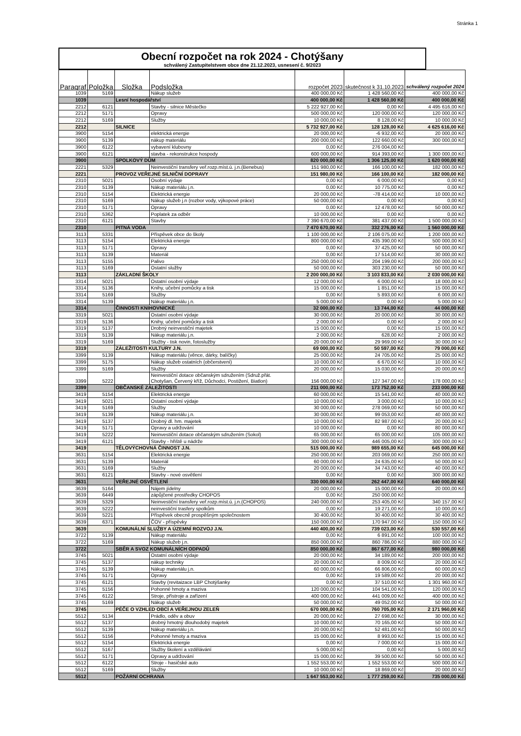Stránka 1
Obecní rozpočet na rok 2024 - Chotýšany
schválený Zastupitelstvem obce dne 21.12.2023, usnesení č. 9/2023
| Paragraf | Položka | Složka | Podsložka | rozpočet 2023 | skutečnost k 31.10.2023 | schválený rozpočet 2024 |
| --- | --- | --- | --- | --- | --- | --- |
| 1039 | 5169 | | Nákup služeb | 400 000,00 Kč | 1 428 560,00 Kč | 400 000,00 Kč |
| 1039 | | Lesní hospodářství | | 400 000,00 Kč | 1 428 560,00 Kč | 400 000,00 Kč |
| 2212 | 6121 | | Stavby - silnice Městečko | 5 222 927,00 Kč | 0,00 Kč | 4 495 616,00 Kč |
| 2212 | 5171 | | Opravy | 500 000,00 Kč | 120 000,00 Kč | 120 000,00 Kč |
| 2212 | 5169 | | Služby | 10 000,00 Kč | 8 128,00 Kč | 10 000,00 Kč |
| 2212 | | SILNICE | | 5 732 927,00 Kč | 128 128,00 Kč | 4 625 616,00 Kč |
| 3900 | 5154 | | elektrická energie | 20 000,00 Kč | -6 932,00 Kč | 20 000,00 Kč |
| 3900 | 5139 | | nákup materiálu | 200 000,00 Kč | 122 660,00 Kč | 300 000,00 Kč |
| 3900 | 6122 | | vybavení klubovny | 0,00 Kč | 276 004,00 Kč | |
| 3900 | 6121 | | stavba - rekonstrukce hospody | 600 000,00 Kč | 914 393,00 Kč | 1 300 000,00 Kč |
| 3900 | | SPOLKOVÝ DŮM | | 820 000,00 Kč | 1 306 125,00 Kč | 1 620 000,00 Kč |
| 2221 | 5329 | | Neinvestiční transfery veř.rozp.míst.ú. j.n.(Benebus) | 151 980,00 Kč | 166 100,00 Kč | 182 000,00 Kč |
| 2221 | | PROVOZ VEŘEJNÉ SILNIČNÍ DOPRAVY | | 151 980,00 Kč | 166 100,00 Kč | 182 000,00 Kč |
| 2310 | 5021 | | Osobní výdaje | 0,00 Kč | 6 000,00 Kč | 0,00 Kč |
| 2310 | 5139 | | Nákup materiálu j.n. | 0,00 Kč | 10 775,00 Kč | 0,00 Kč |
| 2310 | 5154 | | Elektrická energie | 20 000,00 Kč | -78 414,00 Kč | 10 000,00 Kč |
| 2310 | 5169 | | Nákup služeb j.n (rozbor vody, výkopové práce) | 50 000,00 Kč | 0,00 Kč | 0,00 Kč |
| 2310 | 5171 | | Opravy | 0,00 Kč | 12 478,00 Kč | 50 000,00 Kč |
| 2310 | 5362 | | Poplatek za odběr | 10 000,00 Kč | 0,00 Kč | 0,00 Kč |
| 2310 | 6121 | | Stavby | 7 390 670,00 Kč | 381 437,00 Kč | 1 500 000,00 Kč |
| 2310 | | PITNÁ VODA | | 7 470 670,00 Kč | 332 276,00 Kč | 1 560 000,00 Kč |
| 3113 | 5331 | | Příspěvek obce do školy | 1 100 000,00 Kč | 2 106 075,00 Kč | 1 200 000,00 Kč |
| 3113 | 5154 | | Elektrická energie | 800 000,00 Kč | 435 390,00 Kč | 500 000,00 Kč |
| 3113 | 5171 | | Opravy | 0,00 Kč | 37 425,00 Kč | 50 000,00 Kč |
| 3113 | 5139 | | Materiál | 0,00 Kč | 17 514,00 Kč | 30 000,00 Kč |
| 3113 | 5155 | | Palivo | 250 000,00 Kč | 204 199,00 Kč | 200 000,00 Kč |
| 3113 | 5169 | | Ostatní služby | 50 000,00 Kč | 303 230,00 Kč | 50 000,00 Kč |
| 3113 | | ZÁKLADNÍ ŠKOLY | | 2 200 000,00 Kč | 3 103 833,00 Kč | 2 030 000,00 Kč |
| 3314 | 5021 | | Ostatní osobní výdaje | 12 000,00 Kč | 6 000,00 Kč | 18 000,00 Kč |
| 3314 | 5136 | | Knihy, učební pomůcky a tisk | 15 000,00 Kč | 1 851,00 Kč | 15 000,00 Kč |
| 3314 | 5169 | | Služby | 0,00 Kč | 5 893,00 Kč | 6 000,00 Kč |
| 3314 | 5139 | | Nákup materiálu j.n. | 5 000,00 Kč | 0,00 Kč | 5 000,00 Kč |
| 3314 | | ČINNOSTI KNIHOVNICKÉ | | 32 000,00 Kč | 13 744,00 Kč | 44 000,00 Kč |
| 3319 | 5021 | | Ostatní osobní výdaje | 30 000,00 Kč | 20 000,00 Kč | 30 000,00 Kč |
| 3319 | 5136 | | Knihy, učební pomůcky a tisk | 2 000,00 Kč | 0,00 Kč | 2 000,00 Kč |
| 3319 | 5137 | | Drobný neinvestiční majetek | 15 000,00 Kč | 0,00 Kč | 15 000,00 Kč |
| 3319 | 5139 | | Nákup materiálu j.n. | 2 000,00 Kč | 628,00 Kč | 2 000,00 Kč |
| 3319 | 5169 | | Služby - tisk novin, fotoslužby | 20 000,00 Kč | 29 969,00 Kč | 30 000,00 Kč |
| 3319 | | ZÁLEŽITOSTI KULTURY J.N. | | 69 000,00 Kč | 50 597,00 Kč | 79 000,00 Kč |
| 3399 | 5139 | | Nákup materiálu (věnce, dárky, balíčky) | 25 000,00 Kč | 24 705,00 Kč | 25 000,00 Kč |
| 3399 | 5175 | | Nákup služeb ostatních (občerstvení) | 10 000,00 Kč | 6 670,00 Kč | 10 000,00 Kč |
| 3399 | 5169 | | Služby | 20 000,00 Kč | 15 030,00 Kč | 20 000,00 Kč |
| 3399 | 5222 | | Neinvestiční dotace občanským sdružením (Sdruž.přát. Chotyšan, Červený kříž, Důchodci, Postižení, Biatlon) | 156 000,00 Kč | 127 347,00 Kč | 178 000,00 Kč |
| 3399 | | OBČANSKÉ ZÁLEŽITOSTI | | 211 000,00 Kč | 173 752,00 Kč | 233 000,00 Kč |
| 3419 | 5154 | | Elektrická energie | 60 000,00 Kč | 15 541,00 Kč | 40 000,00 Kč |
| 3419 | 5021 | | Ostatní osobní výdaje | 10 000,00 Kč | 3 000,00 Kč | 10 000,00 Kč |
| 3419 | 5169 | | Služby | 30 000,00 Kč | 278 069,00 Kč | 50 000,00 Kč |
| 3419 | 5139 | | Nákup materiálu j.n. | 30 000,00 Kč | 99 053,00 Kč | 40 000,00 Kč |
| 3419 | 5137 | | Drobný dl. hm. majetek | 10 000,00 Kč | 82 987,00 Kč | 20 000,00 Kč |
| 3419 | 5171 | | Opravy a udržování | 10 000,00 Kč | 0,00 Kč | 80 000,00 Kč |
| 3419 | 5222 | | Neinvestiční dotace občanským sdružením (Sokol) | 65 000,00 Kč | 65 000,00 Kč | 105 000,00 Kč |
| 3419 | 6121 | | Stavby - hřiště u nádrže | 300 000,00 Kč | 446 005,00 Kč | 300 000,00 Kč |
| 3419 | | TĚLOVÝCHOVNÁ ČINNOST J.N. | | 515 000,00 Kč | 989 655,00 Kč | 645 000,00 Kč |
| 3631 | 5154 | | Elektrická energie | 250 000,00 Kč | 203 069,00 Kč | 250 000,00 Kč |
| 3631 | 5139 | | Materiál | 60 000,00 Kč | 24 635,00 Kč | 50 000,00 Kč |
| 3631 | 5169 | | Služby | 20 000,00 Kč | 34 743,00 Kč | 40 000,00 Kč |
| 3631 | 6121 | | Stavby - nové osvětlení | 0,00 Kč | 0,00 Kč | 300 000,00 Kč |
| 3631 | | VEŘEJNÉ OSVĚTLENÍ | | 330 000,00 Kč | 262 447,00 Kč | 640 000,00 Kč |
| 3639 | 5164 | | Nájem jídelny | 20 000,00 Kč | 15 000,00 Kč | 20 000,00 Kč |
| 3639 | 6449 | | zápůjčené prostředky CHOPOS | 0,00 Kč | 250 000,00 Kč | |
| 3639 | 5329 | | Neinvestiční transfery veř.rozp.míst.ú. j.n.(CHOPOS) | 240 000,00 Kč | 253 405,00 Kč | 340 157,00 Kč |
| 3639 | 5222 | | neinvestiční trasfery spolkům | 0,00 Kč | 19 271,00 Kč | 10 000,00 Kč |
| 3639 | 5221 | | Příspěvek obecně prospěšným společnostem | 30 400,00 Kč | 30 400,00 Kč | 30 400,00 Kč |
| 3639 | 6371 | | ČOV - příspěvky | 150 000,00 Kč | 170 947,00 Kč | 150 000,00 Kč |
| 3639 | | KOMUNÁLNÍ SLUŽBY A ÚZEMNÍ ROZVOJ J.N. | | 440 400,00 Kč | 739 023,00 Kč | 530 557,00 Kč |
| 3722 | 5139 | | Nákup materiálu | 0,00 Kč | 6 891,00 Kč | 100 000,00 Kč |
| 3722 | 5169 | | Nákup služeb j.n. | 850 000,00 Kč | 860 786,00 Kč | 880 000,00 Kč |
| 3722 | | SBĚR A SVOZ KOMUNÁLNÍCH ODPADŮ | | 850 000,00 Kč | 867 677,00 Kč | 980 000,00 Kč |
| 3745 | 5021 | | Ostatní osobní výdaje | 20 000,00 Kč | 34 189,00 Kč | 200 000,00 Kč |
| 3745 | 5137 | | nákup techniky | 20 000,00 Kč | 8 009,00 Kč | 20 000,00 Kč |
| 3745 | 5139 | | Nákup materiálu j.n. | 60 000,00 Kč | 66 806,00 Kč | 60 000,00 Kč |
| 3745 | 5171 | | Opravy | 0,00 Kč | 19 589,00 Kč | 20 000,00 Kč |
| 3745 | 6121 | | Stavby (revitaizace LBP Chotýšanky | 0,00 Kč | 37 510,00 Kč | 1 301 960,00 Kč |
| 3745 | 5156 | | Pohonné hmoty a maziva | 120 000,00 Kč | 104 541,00 Kč | 120 000,00 Kč |
| 3745 | 6122 | | Stroje, přístroje a zařízení | 400 000,00 Kč | 441 009,00 Kč | 400 000,00 Kč |
| 3745 | 5169 | | Nákup služeb | 50 000,00 Kč | 49 052,00 Kč | 50 000,00 Kč |
| 3745 | | PÉČE O VZHLED OBCÍ A VEŘEJNOU ZELEŇ | | 670 000,00 Kč | 760 705,00 Kč | 2 171 960,00 Kč |
| 5512 | 5134 | | Prádlo, oděv a obuv | 20 000,00 Kč | 27 698,00 Kč | 30 000,00 Kč |
| 5512 | 5137 | | drobný hmotný dlouhodobý majetek | 10 000,00 Kč | 70 165,00 Kč | 50 000,00 Kč |
| 5512 | 5139 | | Nákup materiálu j.n. | 20 000,00 Kč | 52 481,00 Kč | 50 000,00 Kč |
| 5512 | 5156 | | Pohonné hmoty a maziva | 15 000,00 Kč | 8 993,00 Kč | 15 000,00 Kč |
| 5512 | 5154 | | Elektrická energie | 0,00 Kč | 7 000,00 Kč | 15 000,00 Kč |
| 5512 | 5167 | | Služby školení a vzdělávání | 5 000,00 Kč | 0,00 Kč | 5 000,00 Kč |
| 5512 | 5171 | | Opravy a udržování | 15 000,00 Kč | 39 500,00 Kč | 50 000,00 Kč |
| 5512 | 6122 | | Stroje - hasičské auto | 1 552 553,00 Kč | 1 552 553,00 Kč | 500 000,00 Kč |
| 5512 | 5169 | | Služby | 10 000,00 Kč | 18 869,00 Kč | 20 000,00 Kč |
| 5512 | | POŽÁRNÍ OCHRANA | | 1 647 553,00 Kč | 1 777 259,00 Kč | 735 000,00 Kč |